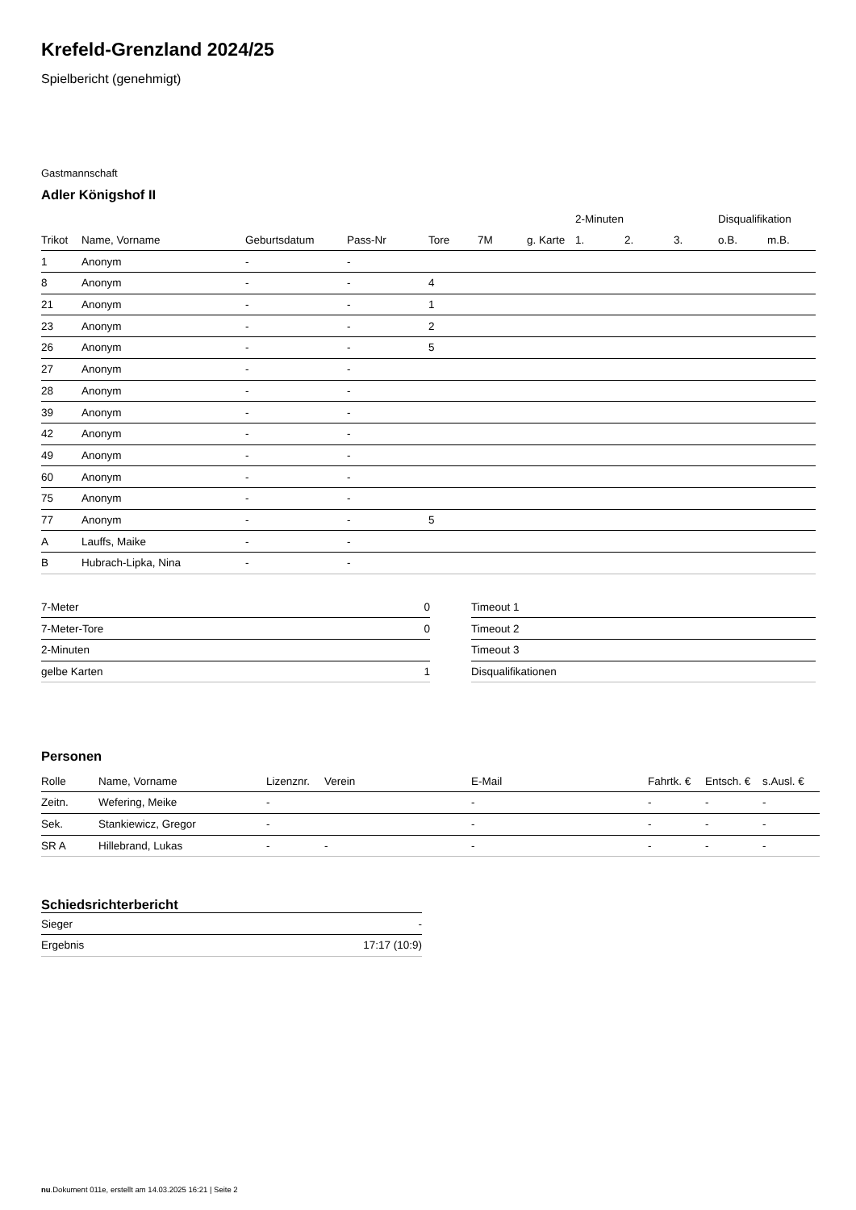Krefeld-Grenzland 2024/25
Spielbericht (genehmigt)
Gastmannschaft
Adler Königshof II
| | | | | | | | 2-Minuten | | | Disqualifikation | |
| --- | --- | --- | --- | --- | --- | --- | --- | --- | --- | --- | --- |
| Trikot | Name, Vorname | Geburtsdatum | Pass-Nr | Tore | 7M | g. Karte | 1. | 2. | 3. | o.B. | m.B. |
| 1 | Anonym | - | - | | | | | | | | |
| 8 | Anonym | - | - | 4 | | | | | | | |
| 21 | Anonym | - | - | 1 | | | | | | | |
| 23 | Anonym | - | - | 2 | | | | | | | |
| 26 | Anonym | - | - | 5 | | | | | | | |
| 27 | Anonym | - | - | | | | | | | | |
| 28 | Anonym | - | - | | | | | | | | |
| 39 | Anonym | - | - | | | | | | | | |
| 42 | Anonym | - | - | | | | | | | | |
| 49 | Anonym | - | - | | | | | | | | |
| 60 | Anonym | - | - | | | | | | | | |
| 75 | Anonym | - | - | | | | | | | | |
| 77 | Anonym | - | - | 5 | | | | | | | |
| A | Lauffs, Maike | - | - | | | | | | | | |
| B | Hubrach-Lipka, Nina | - | - | | | | | | | | |
| 7-Meter | 0 |
| 7-Meter-Tore | 0 |
| 2-Minuten | |
| gelbe Karten | 1 |
| Timeout 1 |
| Timeout 2 |
| Timeout 3 |
| Disqualifikationen |
Personen
| Rolle | Name, Vorname | Lizenznr. | Verein | E-Mail | Fahrtk. € | Entsch. € | s.Ausl. € |
| --- | --- | --- | --- | --- | --- | --- | --- |
| Zeitn. | Wefering, Meike | - | | - | - | - | - |
| Sek. | Stankiewicz, Gregor | - | | - | - | - | - |
| SR A | Hillebrand, Lukas | - | - | - | - | - | - |
Schiedsrichterbericht
| Sieger | - |
| Ergebnis | 17:17 (10:9) |
nu.Dokument 011e, erstellt am 14.03.2025 16:21 | Seite 2